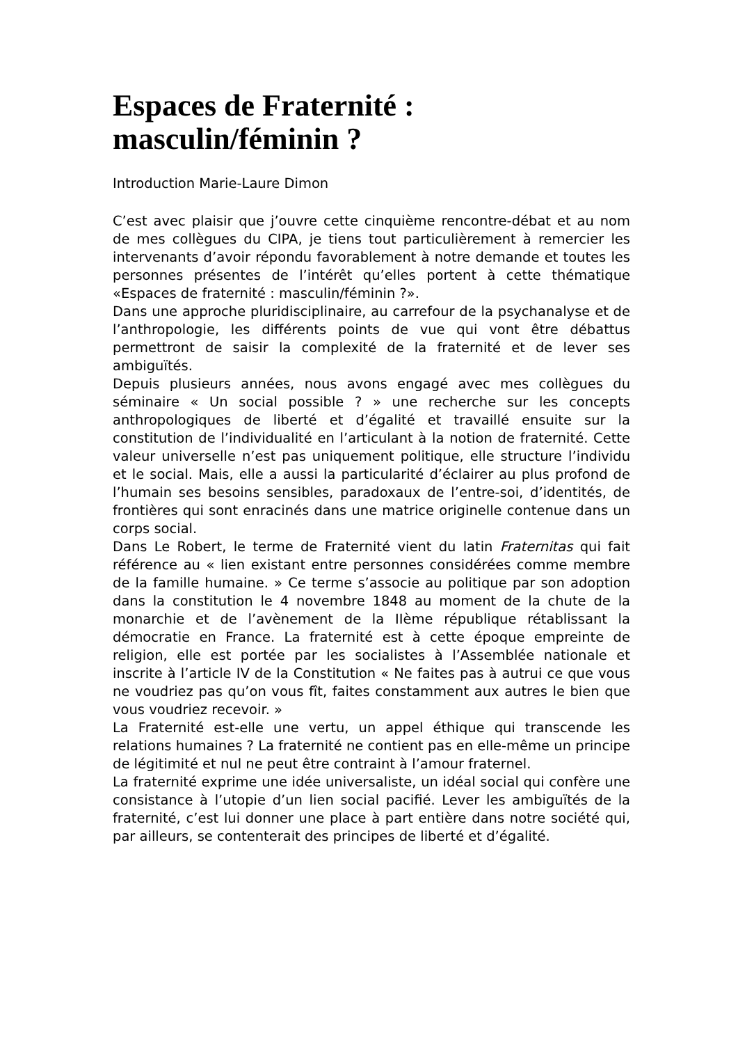Espaces de Fraternité :
masculin/féminin ?
Introduction Marie-Laure Dimon
C’est avec plaisir que j’ouvre cette cinquième rencontre-débat et au nom de mes collègues du CIPA, je tiens tout particulièrement à remercier les intervenants d’avoir répondu favorablement à notre demande et toutes les personnes présentes de l’intérêt qu’elles portent à cette thématique «Espaces de fraternité : masculin/féminin ?».
Dans une approche pluridisciplinaire, au carrefour de la psychanalyse et de l’anthropologie, les différents points de vue qui vont être débattus permettront de saisir la complexité de la fraternité et de lever ses ambiguïtés.
Depuis plusieurs années, nous avons engagé avec mes collègues du séminaire « Un social possible ? » une recherche sur les concepts anthropologiques de liberté et d’égalité et travaillé ensuite sur la constitution de l’individualité en l’articulant à la notion de fraternité. Cette valeur universelle n’est pas uniquement politique, elle structure l’individu et le social. Mais, elle a aussi la particularité d’éclairer au plus profond de l’humain ses besoins sensibles, paradoxaux de l’entre-soi, d’identités, de frontières qui sont enracinés dans une matrice originelle contenue dans un corps social.
Dans Le Robert, le terme de Fraternité vient du latin Fraternitas qui fait référence au « lien existant entre personnes considérées comme membre de la famille humaine. » Ce terme s’associe au politique par son adoption dans la constitution le 4 novembre 1848 au moment de la chute de la monarchie et de l’avènement de la IIème république rétablissant la démocratie en France. La fraternité est à cette époque empreinte de religion, elle est portée par les socialistes à l’Assemblée nationale et inscrite à l’article IV de la Constitution « Ne faites pas à autrui ce que vous ne voudriez pas qu’on vous fît, faites constamment aux autres le bien que vous voudriez recevoir. »
La Fraternité est-elle une vertu, un appel éthique qui transcende les relations humaines ? La fraternité ne contient pas en elle-même un principe de légitimité et nul ne peut être contraint à l’amour fraternel.
La fraternité exprime une idée universaliste, un idéal social qui confère une consistance à l’utopie d’un lien social pacifié. Lever les ambiguïtés de la fraternité, c’est lui donner une place à part entière dans notre société qui, par ailleurs, se contenterait des principes de liberté et d’égalité.